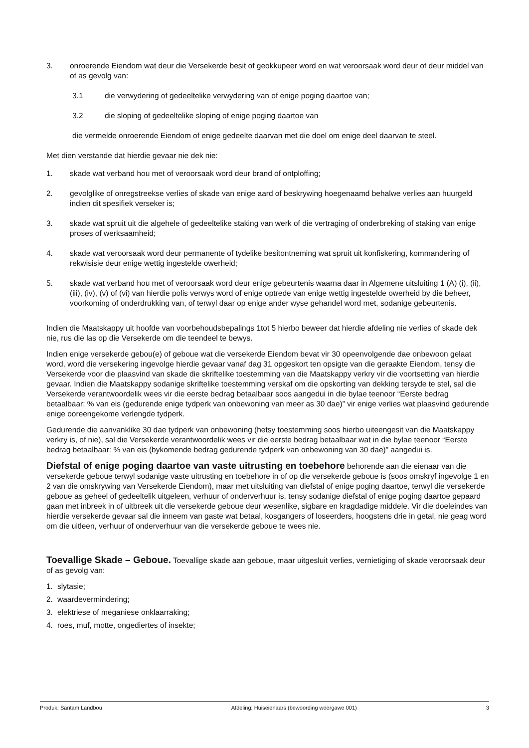3. onroerende Eiendom wat deur die Versekerde besit of geokkupeer word en wat veroorsaak word deur of deur middel van of as gevolg van:
3.1 die verwydering of gedeeltelike verwydering van of enige poging daartoe van;
3.2 die sloping of gedeeltelike sloping of enige poging daartoe van
die vermelde onroerende Eiendom of enige gedeelte daarvan met die doel om enige deel daarvan te steel.
Met dien verstande dat hierdie gevaar nie dek nie:
1. skade wat verband hou met of veroorsaak word deur brand of ontploffing;
2. gevolglike of onregstreekse verlies of skade van enige aard of beskrywing hoegenaamd behalwe verlies aan huurgeld indien dit spesifiek verseker is;
3. skade wat spruit uit die algehele of gedeeltelike staking van werk of die vertraging of onderbreking of staking van enige proses of werksaamheid;
4. skade wat veroorsaak word deur permanente of tydelike besitontneming wat spruit uit konfiskering, kommandering of rekwisisie deur enige wettig ingestelde owerheid;
5. skade wat verband hou met of veroorsaak word deur enige gebeurtenis waarna daar in Algemene uitsluiting 1 (A) (i), (ii), (iii), (iv), (v) of (vi) van hierdie polis verwys word of enige optrede van enige wettig ingestelde owerheid by die beheer, voorkoming of onderdrukking van, of terwyl daar op enige ander wyse gehandel word met, sodanige gebeurtenis.
Indien die Maatskappy uit hoofde van voorbehoudsbepalings 1tot 5 hierbo beweer dat hierdie afdeling nie verlies of skade dek nie, rus die las op die Versekerde om die teendeel te bewys.
Indien enige versekerde gebou(e) of geboue wat die versekerde Eiendom bevat vir 30 opeenvolgende dae onbewoon gelaat word, word die versekering ingevolge hierdie gevaar vanaf dag 31 opgeskort ten opsigte van die geraakte Eiendom, tensy die Versekerde voor die plaasvind van skade die skriftelike toestemming van die Maatskappy verkry vir die voortsetting van hierdie gevaar. Indien die Maatskappy sodanige skriftelike toestemming verskaf om die opskorting van dekking tersyde te stel, sal die Versekerde verantwoordelik wees vir die eerste bedrag betaalbaar soos aangedui in die bylae teenoor “Eerste bedrag betaalbaar: % van eis (gedurende enige tydperk van onbewoning van meer as 30 dae)” vir enige verlies wat plaasvind gedurende enige ooreengekome verlengde tydperk.
Gedurende die aanvanklike 30 dae tydperk van onbewoning (hetsy toestemming soos hierbo uiteengesit van die Maatskappy verkry is, of nie), sal die Versekerde verantwoordelik wees vir die eerste bedrag betaalbaar wat in die bylae teenoor “Eerste bedrag betaalbaar: % van eis (bykomende bedrag gedurende tydperk van onbewoning van 30 dae)” aangedui is.
Diefstal of enige poging daartoe van vaste uitrusting en toebehore behorende aan die eienaar van die versekerde geboue terwyl sodanige vaste uitrusting en toebehore in of op die versekerde geboue is (soos omskryf ingevolge 1 en 2 van die omskrywing van Versekerde Eiendom), maar met uitsluiting van diefstal of enige poging daartoe, terwyl die versekerde geboue as geheel of gedeeltelik uitgeleen, verhuur of onderverhuur is, tensy sodanige diefstal of enige poging daartoe gepaard gaan met inbreek in of uitbreek uit die versekerde geboue deur wesenlike, sigbare en kragdadige middele. Vir die doeleindes van hierdie versekerde gevaar sal die inneem van gaste wat betaal, kosgangers of loseerders, hoogstens drie in getal, nie geag word om die uitleen, verhuur of onderverhuur van die versekerde geboue te wees nie.
Toevallige Skade – Geboue. Toevallige skade aan geboue, maar uitgesluit verlies, vernietiging of skade veroorsaak deur of as gevolg van:
1. slytasie;
2. waardevermindering;
3. elektriese of meganiese onklaarraking;
4. roes, muf, motte, ongediertes of insekte;
Produk: Santam Landbou Afdeling: Huiseienaars (bewoording weergawe 001) 3